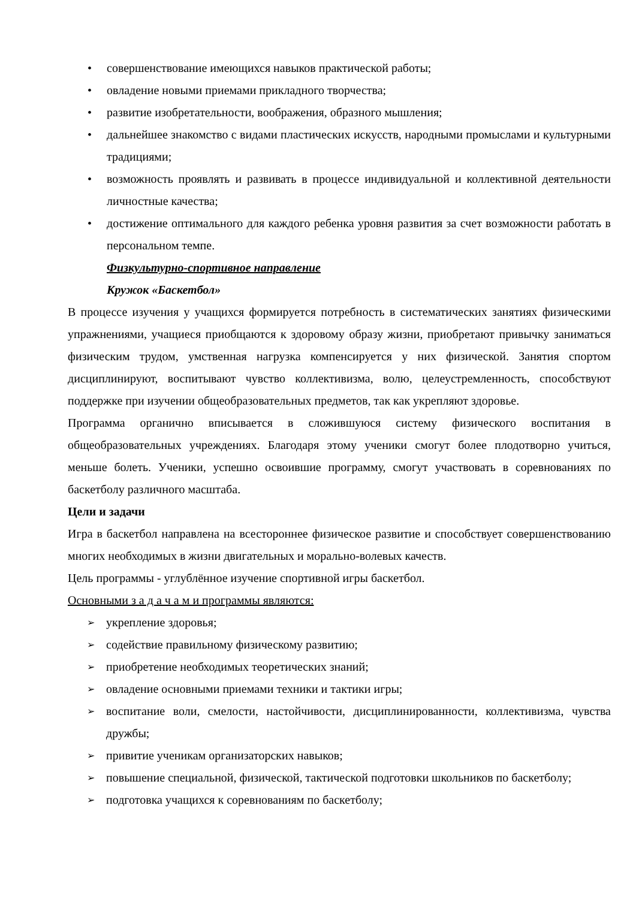• совершенствование имеющихся навыков практической работы;
• овладение новыми приемами прикладного творчества;
• развитие изобретательности, воображения, образного мышления;
• дальнейшее знакомство с видами пластических искусств, народными промыслами и культурными традициями;
• возможность проявлять и развивать в процессе индивидуальной и коллективной деятельности личностные качества;
• достижение оптимального для каждого ребенка уровня развития за счет возможности работать в персональном темпе.
Физкультурно-спортивное направление
Кружок «Баскетбол»
В процессе изучения у учащихся формируется потребность в систематических занятиях физическими упражнениями, учащиеся приобщаются к здоровому образу жизни, приобретают привычку заниматься физическим трудом, умственная нагрузка компенсируется у них физической. Занятия спортом дисциплинируют, воспитывают чувство коллективизма, волю, целеустремленность, способствуют поддержке при изучении общеобразовательных предметов, так как укрепляют здоровье.
Программа органично вписывается в сложившуюся систему физического воспитания в общеобразовательных учреждениях. Благодаря этому ученики смогут более плодотворно учиться, меньше болеть. Ученики, успешно освоившие программу, смогут участвовать в соревнованиях по баскетболу различного масштаба.
Цели и задачи
Игра в баскетбол направлена на всестороннее физическое развитие и способствует совершенствованию многих необходимых в жизни двигательных и морально-волевых качеств.
Цель программы - углублённое изучение спортивной игры баскетбол.
Основными з а д а ч а м и программы являются:
➢ укрепление здоровья;
➢ содействие правильному физическому развитию;
➢ приобретение необходимых теоретических знаний;
➢ овладение основными приемами техники и тактики игры;
➢ воспитание воли, смелости, настойчивости, дисциплинированности, коллективизма, чувства дружбы;
➢ привитие ученикам организаторских навыков;
➢ повышение специальной, физической, тактической подготовки школьников по баскетболу;
➢ подготовка учащихся к соревнованиям по баскетболу;